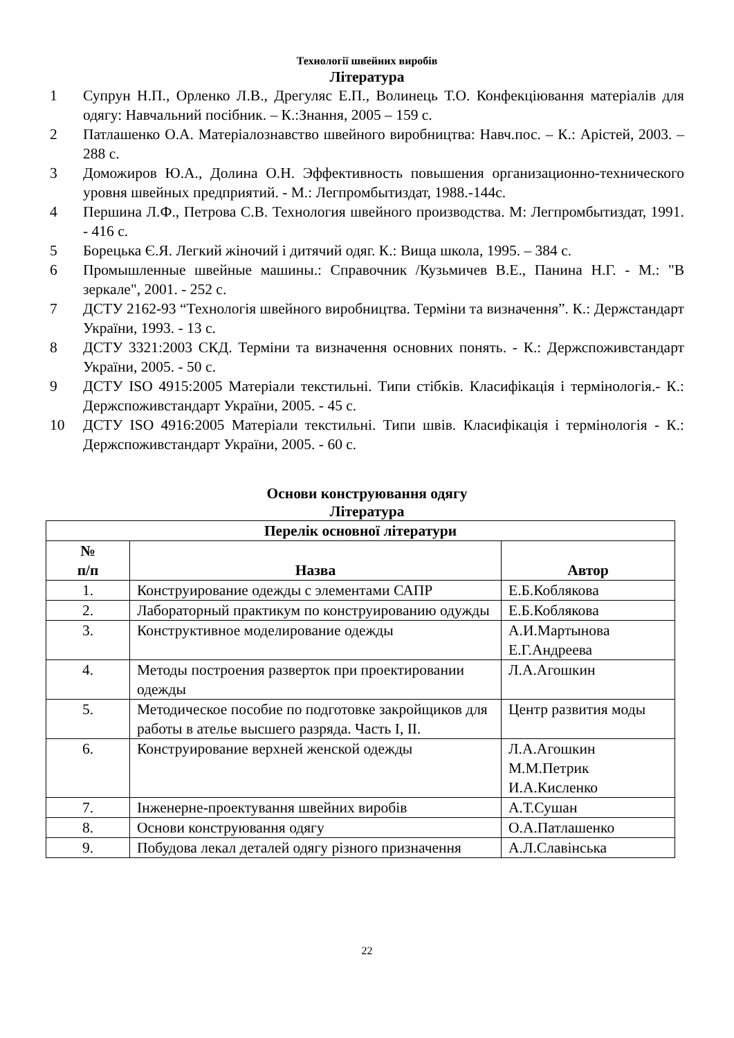Технології швейних виробів
Література
1 Супрун Н.П., Орленко Л.В., Дрегуляс Е.П., Волинець Т.О. Конфекціювання матеріалів для одягу: Навчальний посібник. – К.:Знання, 2005 – 159 с.
2 Патлашенко О.А. Матеріалознавство швейного виробництва: Навч.пос. – К.: Арістей, 2003. – 288 с.
3 Доможиров Ю.А., Долина О.Н. Эффективность повышения организационно-технического уровня швейных предприятий. - М.: Легпромбытиздат, 1988.-144с.
4 Першина Л.Ф., Петрова С.В. Технология швейного производства. М: Легпромбытиздат, 1991. - 416 с.
5 Борецька Є.Я. Легкий жіночий і дитячий одяг. К.: Вища школа, 1995. – 384 с.
6 Промышленные швейные машины.: Справочник /Кузьмичев В.Е., Панина Н.Г. - М.: "В зеркале", 2001. - 252 с.
7 ДСТУ 2162-93 “Технологія швейного виробництва. Терміни та визначення”. К.: Держстандарт України, 1993. - 13 с.
8 ДСТУ 3321:2003 СКД. Терміни та визначення основних понять. - К.: Держспоживстандарт України, 2005. - 50 с.
9 ДСТУ ISO 4915:2005 Матеріали текстильні. Типи стібків. Класифікація і термінологія.- К.: Держспоживстандарт України, 2005. - 45 с.
10 ДСТУ ISO 4916:2005 Матеріали текстильні. Типи швів. Класифікація і термінологія - К.: Держспоживстандарт України, 2005. - 60 с.
Основи конструювання одягу
Література
| Перелік основної літератури | | |
| --- | --- | --- |
| № п/п | Назва | Автор |
| 1. | Конструирование одежды с элементами САПР | Е.Б.Коблякова |
| 2. | Лабораторный практикум по конструированию одужды | Е.Б.Коблякова |
| 3. | Конструктивное моделирование одежды | А.И.Мартынова Е.Г.Андреева |
| 4. | Методы построения разверток при проектировании одежды | Л.А.Агошкин |
| 5. | Методическое пособие по подготовке закройщиков для работы в ателье высшего разряда. Часть I, II. | Центр развития моды |
| 6. | Конструирование верхней женской одежды | Л.А.Агошкин М.М.Петрик И.А.Кисленко |
| 7. | Інженерне-проектування швейних виробів | А.Т.Сушан |
| 8. | Основи конструювання одягу | О.А.Патлашенко |
| 9. | Побудова лекал деталей одягу різного призначення | А.Л.Славінська |
22